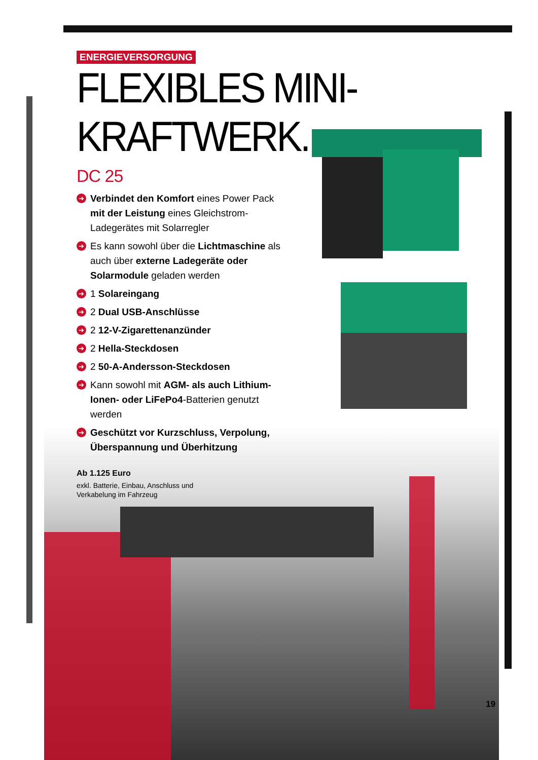ENERGIEVERSORGUNG
FLEXIBLES MINI-KRAFTWERK.
DC 25
➔ Verbindet den Komfort eines Power Pack mit der Leistung eines Gleichstrom-Ladegerätes mit Solarregler
➔ Es kann sowohl über die Lichtmaschine als auch über externe Ladegeräte oder Solarmodule geladen werden
➔ 1 Solareingang
➔ 2 Dual USB-Anschlüsse
➔ 2 12-V-Zigarettenanzünder
➔ 2 Hella-Steckdosen
➔ 2 50-A-Andersson-Steckdosen
➔ Kann sowohl mit AGM- als auch Lithium-Ionen- oder LiFePo4-Batterien genutzt werden
➔ Geschützt vor Kurzschluss, Verpolung, Über­spannung und Überhitzung
Ab 1.125 Euro
exkl. Batterie, Einbau, Anschluss und
Verkabelung im Fahrzeug
19